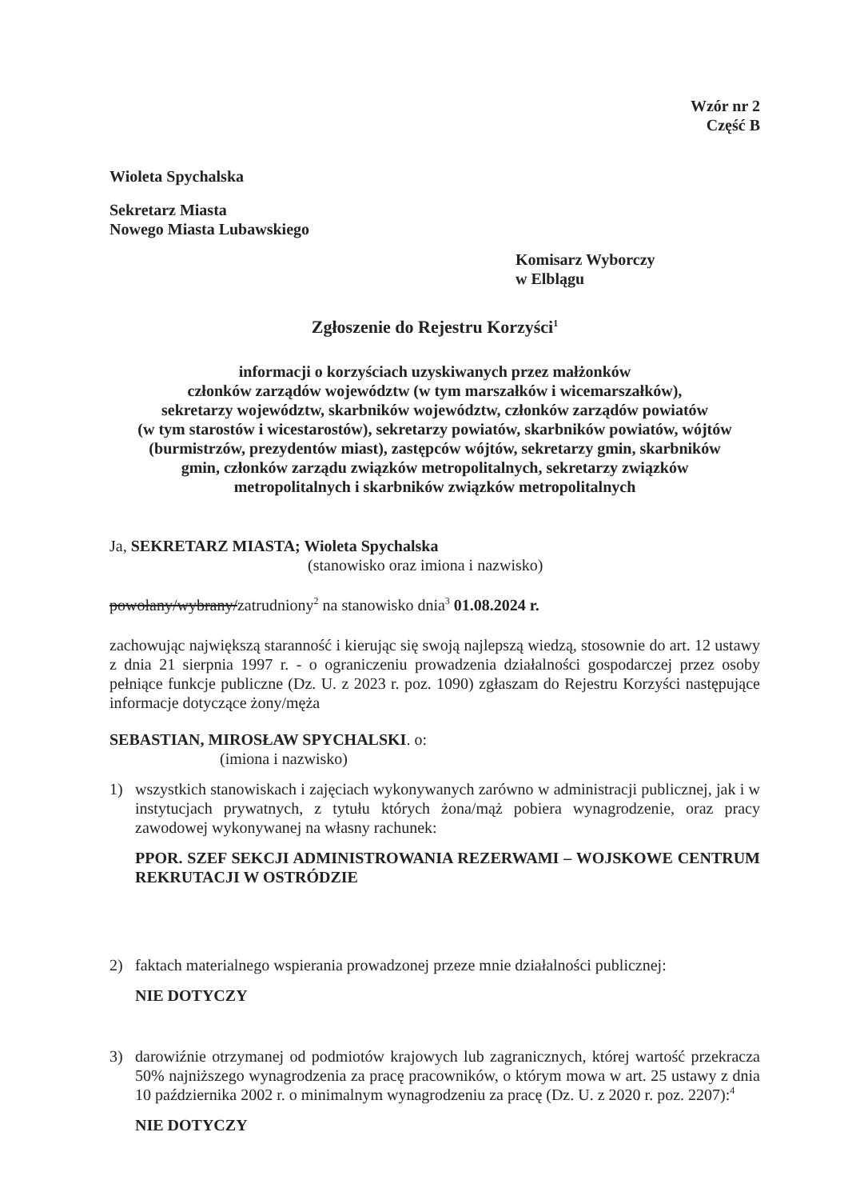Wzór nr 2
Część B
Wioleta Spychalska
Sekretarz Miasta
Nowego Miasta Lubawskiego
Komisarz Wyborczy
w Elblągu
Zgłoszenie do Rejestru Korzyści<sup>1</sup>
informacji o korzyściach uzyskiwanych przez małżonków
członków zarządów województw (w tym marszałków i wicemarszałków),
sekretarzy województw, skarbników województw, członków zarządów powiatów
(w tym starostów i wicestarostów), sekretarzy powiatów, skarbników powiatów, wójtów
(burmistrzów, prezydentów miast), zastępców wójtów, sekretarzy gmin, skarbników
gmin, członków zarządu związków metropolitalnych, sekretarzy związków
metropolitalnych i skarbników związków metropolitalnych
Ja, SEKRETARZ MIASTA; Wioleta Spychalska
(stanowisko oraz imiona i nazwisko)
powołany/wybrany/zatrudniony<sup>2</sup> na stanowisko dnia<sup>3</sup> 01.08.2024 r.
zachowując największą staranność i kierując się swoją najlepszą wiedzą, stosownie do art. 12 ustawy z dnia 21 sierpnia 1997 r. - o ograniczeniu prowadzenia działalności gospodarczej przez osoby pełniące funkcje publiczne (Dz. U. z 2023 r. poz. 1090) zgłaszam do Rejestru Korzyści następujące informacje dotyczące żony/męża
SEBASTIAN, MIROSŁAW SPYCHALSKI. o:
(imiona i nazwisko)
1) wszystkich stanowiskach i zajęciach wykonywanych zarówno w administracji publicznej, jak i w instytucjach prywatnych, z tytułu których żona/mąż pobiera wynagrodzenie, oraz pracy zawodowej wykonywanej na własny rachunek:
PPOR. SZEF SEKCJI ADMINISTROWANIA REZERWAMI – WOJSKOWE CENTRUM REKRUTACJI W OSTRÓDZIE
2) faktach materialnego wspierania prowadzonej przeze mnie działalności publicznej:
NIE DOTYCZY
3) darowiźnie otrzymanej od podmiotów krajowych lub zagranicznych, której wartość przekracza 50% najniższego wynagrodzenia za pracę pracowników, o którym mowa w art. 25 ustawy z dnia 10 października 2002 r. o minimalnym wynagrodzeniu za pracę (Dz. U. z 2020 r. poz. 2207):<sup>4</sup>
NIE DOTYCZY